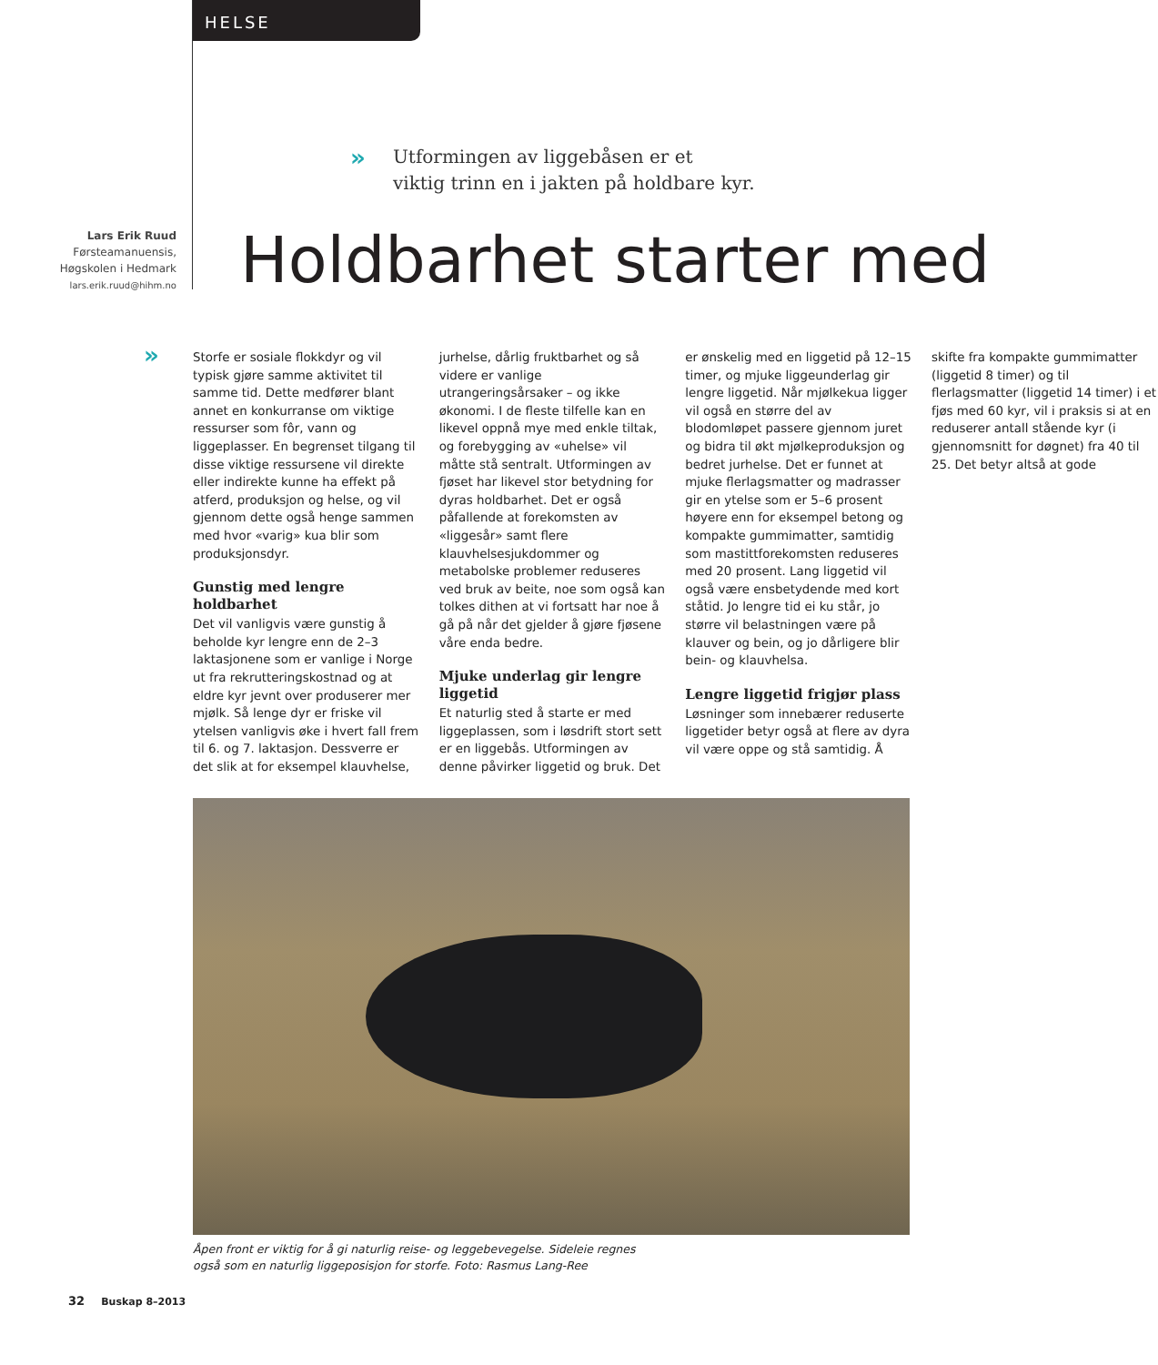HELSE
»
Utformingen av liggebåsen er et
viktig trinn en i jakten på holdbare kyr.
Lars Erik Ruud
Førsteamanuensis,
Høgskolen i Hedmark
lars.erik.ruud@hihm.no
Holdbarhet starter med
»
Storfe er sosiale flokkdyr og vil typisk gjøre samme aktivitet til samme tid. Dette medfører blant annet en konkurranse om viktige ressurser som fôr, vann og liggeplasser. En begrenset tilgang til disse viktige ressursene vil direkte eller indirekte kunne ha effekt på atferd, produksjon og helse, og vil gjennom dette også henge sammen med hvor «varig» kua blir som produksjonsdyr.
Gunstig med lengre holdbarhet
Det vil vanligvis være gunstig å beholde kyr lengre enn de 2–3 laktasjonene som er vanlige i Norge ut fra rekrutteringskostnad og at eldre kyr jevnt over produserer mer mjølk. Så lenge dyr er friske vil ytelsen vanligvis øke i hvert fall frem til 6. og 7. laktasjon. Dessverre er det slik at for eksempel klauvhelse, jurhelse, dårlig fruktbarhet og så videre er vanlige utrangeringsårsaker – og ikke økonomi. I de fleste tilfelle kan en likevel oppnå mye med enkle tiltak, og forebygging av «uhelse» vil måtte stå sentralt. Utformingen av fjøset har likevel stor betydning for dyras holdbarhet. Det er også påfallende at forekomsten av «liggesår» samt flere klauvhelsesjukdommer og metabolske problemer reduseres ved bruk av beite, noe som også kan tolkes dithen at vi fortsatt har noe å gå på når det gjelder å gjøre fjøsene våre enda bedre.
Mjuke underlag gir lengre liggetid
Et naturlig sted å starte er med liggeplassen, som i løsdrift stort sett er en liggebås. Utformingen av denne påvirker liggetid og bruk. Det er ønskelig med en liggetid på 12–15 timer, og mjuke liggeunderlag gir lengre liggetid. Når mjølkekua ligger vil også en større del av blodomløpet passere gjennom juret og bidra til økt mjølkeproduksjon og bedret jurhelse. Det er funnet at mjuke flerlagsmatter og madrasser gir en ytelse som er 5–6 prosent høyere enn for eksempel betong og kompakte gummimatter, samtidig som mastittforekomsten reduseres med 20 prosent. Lang liggetid vil også være ensbetydende med kort ståtid. Jo lengre tid ei ku står, jo større vil belastningen være på klauver og bein, og jo dårligere blir bein- og klauvhelsa.
Lengre liggetid frigjør plass
Løsninger som innebærer reduserte liggetider betyr også at flere av dyra vil være oppe og stå samtidig. Å skifte fra kompakte gummimatter (liggetid 8 timer) og til flerlagsmatter (liggetid 14 timer) i et fjøs med 60 kyr, vil i praksis si at en reduserer antall stående kyr (i gjennomsnitt for døgnet) fra 40 til 25. Det betyr altså at gode
Åpen front er viktig for å gi naturlig reise- og leggebevegelse. Sideleie regnes også som en naturlig liggeposisjon for storfe. Foto: Rasmus Lang-Ree
32 Buskap 8–2013